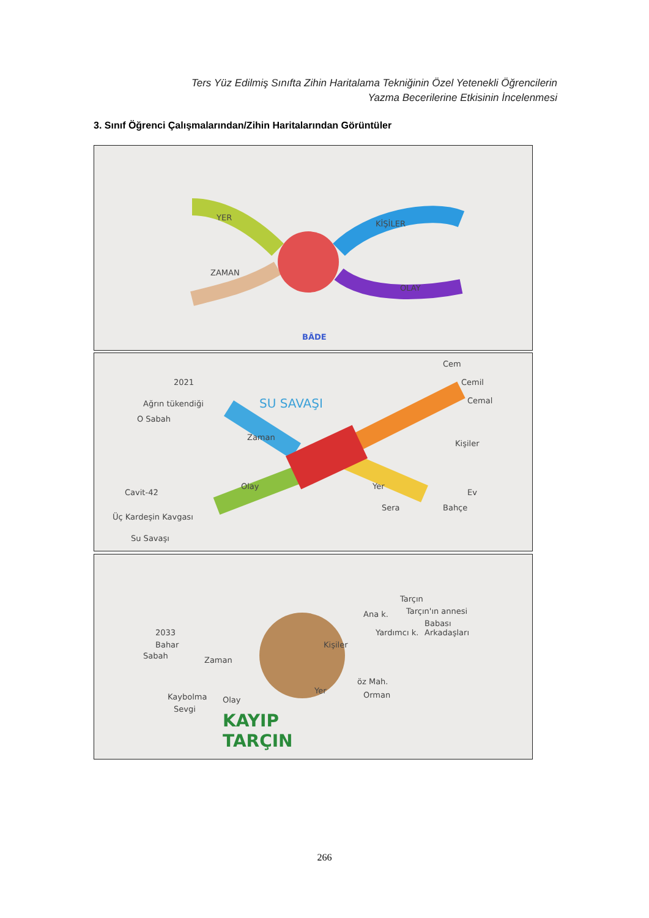Ters Yüz Edilmiş Sınıfta Zihin Haritalama Tekniğinin Özel Yetenekli Öğrencilerin
Yazma Becerilerine Etkisinin İncelenmesi
3. Sınıf Öğrenci Çalışmalarından/Zihin Haritalarından Görüntüler
BÂDE
YER
KİŞİLER
ZAMAN
OLAY
SU SAVAŞI
2021
Ağrın tükendiği
O Sabah
Zaman
Kişiler
Yer Olay
Cem
Cemil
Cemal
Cavit-42
Üç Kardeşin Kavgası
Su Savaşı
Ev
Sera Bahçe
KAYIP
TARÇIN
2033
Bahar
Sabah Zaman
Kişiler
Ana k.
Tarçın
Tarçın'ın annesi
Babası
Yardımcı k. Arkadaşları
Kaybolma
Sevgi
Olay
Yer
öz Mah.
Orman
266